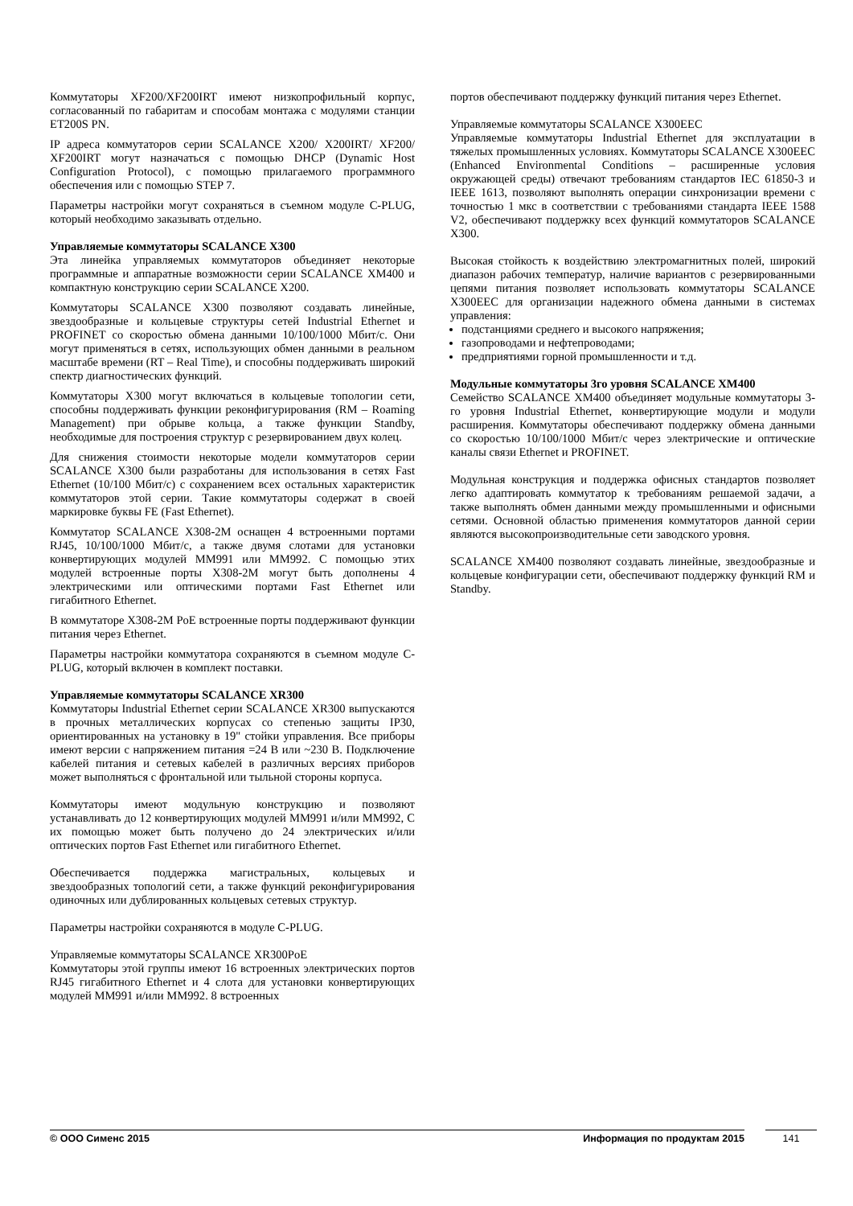Коммутаторы XF200/XF200IRT имеют низкопрофильный корпус, согласованный по габаритам и способам монтажа с модулями станции ET200S PN.
IP адреса коммутаторов серии SCALANCE X200/ X200IRT/ XF200/ XF200IRT могут назначаться с помощью DHCP (Dynamic Host Configuration Protocol), с помощью прилагаемого программного обеспечения или с помощью STEP 7.
Параметры настройки могут сохраняться в съемном модуле C-PLUG, который необходимо заказывать отдельно.
Управляемые коммутаторы SCALANCE X300
Эта линейка управляемых коммутаторов объединяет некоторые программные и аппаратные возможности серии SCALANCE XM400 и компактную конструкцию серии SCALANCE X200.
Коммутаторы SCALANCE X300 позволяют создавать линейные, звездообразные и кольцевые структуры сетей Industrial Ethernet и PROFINET со скоростью обмена данными 10/100/1000 Мбит/с. Они могут применяться в сетях, использующих обмен данными в реальном масштабе времени (RT – Real Time), и способны поддерживать широкий спектр диагностических функций.
Коммутаторы X300 могут включаться в кольцевые топологии сети, способны поддерживать функции реконфигурирования (RM – Roaming Management) при обрыве кольца, а также функции Standby, необходимые для построения структур с резервированием двух колец.
Для снижения стоимости некоторые модели коммутаторов серии SCALANCE X300 были разработаны для использования в сетях Fast Ethernet (10/100 Мбит/с) с сохранением всех остальных характеристик коммутаторов этой серии. Такие коммутаторы содержат в своей маркировке буквы FE (Fast Ethernet).
Коммутатор SCALANCE X308-2M оснащен 4 встроенными портами RJ45, 10/100/1000 Мбит/с, а также двумя слотами для установки конвертирующих модулей MM991 или MM992. С помощью этих модулей встроенные порты X308-2M могут быть дополнены 4 электрическими или оптическими портами Fast Ethernet или гигабитного Ethernet.
В коммутаторе X308-2M PoE встроенные порты поддерживают функции питания через Ethernet.
Параметры настройки коммутатора сохраняются в съемном модуле C-PLUG, который включен в комплект поставки.
Управляемые коммутаторы SCALANCE XR300
Коммутаторы Industrial Ethernet серии SCALANCE XR300 выпускаются в прочных металлических корпусах со степенью защиты IP30, ориентированных на установку в 19" стойки управления. Все приборы имеют версии с напряжением питания =24 В или ~230 В. Подключение кабелей питания и сетевых кабелей в различных версиях приборов может выполняться с фронтальной или тыльной стороны корпуса.
Коммутаторы имеют модульную конструкцию и позволяют устанавливать до 12 конвертирующих модулей MM991 и/или MM992, С их помощью может быть получено до 24 электрических и/или оптических портов Fast Ethernet или гигабитного Ethernet.
Обеспечивается поддержка магистральных, кольцевых и звездообразных топологий сети, а также функций реконфигурирования одиночных или дублированных кольцевых сетевых структур.
Параметры настройки сохраняются в модуле C-PLUG.
Управляемые коммутаторы SCALANCE XR300PoE
Коммутаторы этой группы имеют 16 встроенных электрических портов RJ45 гигабитного Ethernet и 4 слота для установки конвертирующих модулей MM991 и/или MM992. 8 встроенных
портов обеспечивают поддержку функций питания через Ethernet.
Управляемые коммутаторы SCALANCE X300EEC
Управляемые коммутаторы Industrial Ethernet для эксплуатации в тяжелых промышленных условиях. Коммутаторы SCALANCE X300EEC (Enhanced Environmental Conditions – расширенные условия окружающей среды) отвечают требованиям стандартов IEC 61850-3 и IEEE 1613, позволяют выполнять операции синхронизации времени с точностью 1 мкс в соответствии с требованиями стандарта IEEE 1588 V2, обеспечивают поддержку всех функций коммутаторов SCALANCE X300.
Высокая стойкость к воздействию электромагнитных полей, широкий диапазон рабочих температур, наличие вариантов с резервированными цепями питания позволяет использовать коммутаторы SCALANCE X300EEC для организации надежного обмена данными в системах управления:
подстанциями среднего и высокого напряжения;
газопроводами и нефтепроводами;
предприятиями горной промышленности и т.д.
Модульные коммутаторы 3го уровня SCALANCE XM400
Семейство SCALANCE XM400 объединяет модульные коммутаторы 3-го уровня Industrial Ethernet, конвертирующие модули и модули расширения. Коммутаторы обеспечивают поддержку обмена данными со скоростью 10/100/1000 Мбит/с через электрические и оптические каналы связи Ethernet и PROFINET.
Модульная конструкция и поддержка офисных стандартов позволяет легко адаптировать коммутатор к требованиям решаемой задачи, а также выполнять обмен данными между промышленными и офисными сетями. Основной областью применения коммутаторов данной серии являются высокопроизводительные сети заводского уровня.
SCALANCE XM400 позволяют создавать линейные, звездообразные и кольцевые конфигурации сети, обеспечивают поддержку функций RM и Standby.
© ООО Сименс 2015 Информация по продуктам 2015 141